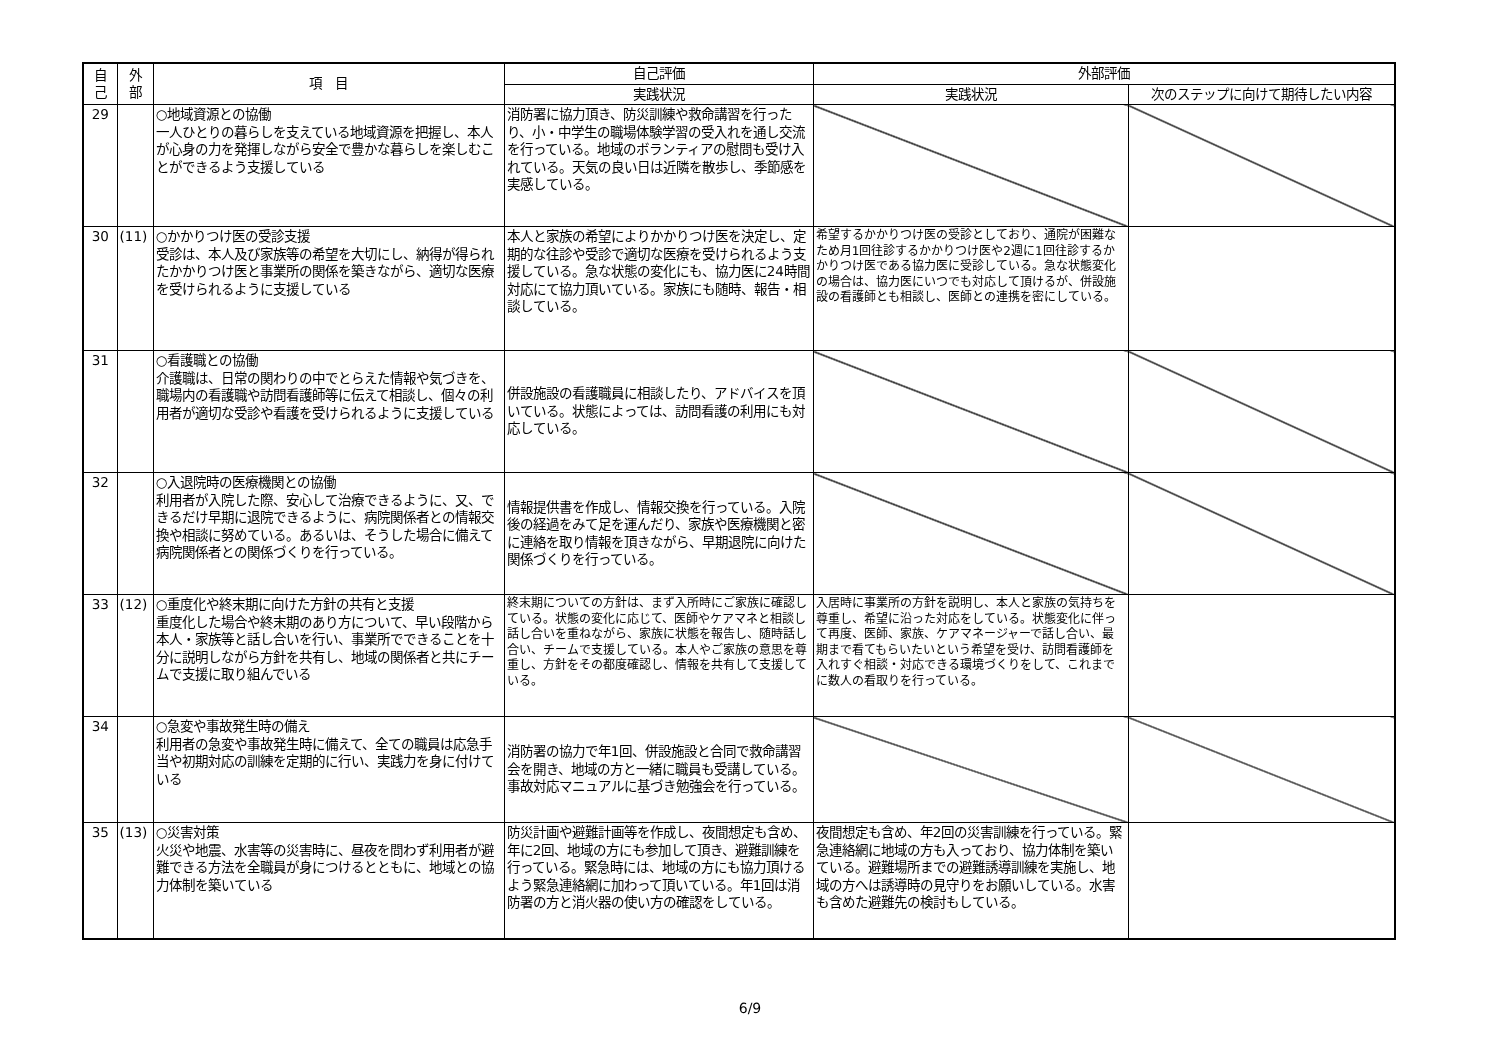| 自 己 | 外 部 | 項 目 | 自己評価 | 外部評価 | |
| --- | --- | --- | --- | --- | --- |
| | | | 実践状況 | 実践状況 | 次のステップに向けて期待したい内容 |
| 29 | | ○地域資源との協働 一人ひとりの暮らしを支えている地域資源を把握し、本人が心身の力を発揮しながら安全で豊かな暮らしを楽しむことができるよう支援している | 消防署に協力頂き、防災訓練や救命講習を行ったり、小・中学生の職場体験学習の受入れを通し交流を行っている。地域のボランティアの慰問も受け入れている。天気の良い日は近隣を散歩し、季節感を実感している。 | | |
| 30 | (11) | ○かかりつけ医の受診支援 受診は、本人及び家族等の希望を大切にし、納得が得られたかかりつけ医と事業所の関係を築きながら、適切な医療を受けられるように支援している | 本人と家族の希望によりかかりつけ医を決定し、定期的な往診や受診で適切な医療を受けられるよう支援している。急な状態の変化にも、協力医に24時間対応にて協力頂いている。家族にも随時、報告・相談している。 | 希望するかかりつけ医の受診としており、通院が困難なため月1回往診するかかりつけ医や2週に1回往診するかかりつけ医である協力医に受診している。急な状態変化の場合は、協力医にいつでも対応して頂けるが、併設施設の看護師とも相談し、医師との連携を密にしている。 | |
| 31 | | ○看護職との協働 介護職は、日常の関わりの中でとらえた情報や気づきを、職場内の看護職や訪問看護師等に伝えて相談し、個々の利用者が適切な受診や看護を受けられるように支援している | 併設施設の看護職員に相談したり、アドバイスを頂いている。状態によっては、訪問看護の利用にも対応している。 | | |
| 32 | | ○入退院時の医療機関との協働 利用者が入院した際、安心して治療できるように、又、できるだけ早期に退院できるように、病院関係者との情報交換や相談に努めている。あるいは、そうした場合に備えて病院関係者との関係づくりを行っている。 | 情報提供書を作成し、情報交換を行っている。入院後の経過をみて足を運んだり、家族や医療機関と密に連絡を取り情報を頂きながら、早期退院に向けた関係づくりを行っている。 | | |
| 33 | (12) | ○重度化や終末期に向けた方針の共有と支援 重度化した場合や終末期のあり方について、早い段階から本人・家族等と話し合いを行い、事業所でできることを十分に説明しながら方針を共有し、地域の関係者と共にチームで支援に取り組んでいる | 終末期についての方針は、まず入所時にご家族に確認している。状態の変化に応じて、医師やケアマネと相談し話し合いを重ねながら、家族に状態を報告し、随時話し合い、チームで支援している。本人やご家族の意思を尊重し、方針をその都度確認し、情報を共有して支援している。 | 入居時に事業所の方針を説明し、本人と家族の気持ちを尊重し、希望に沿った対応をしている。状態変化に伴って再度、医師、家族、ケアマネージャーで話し合い、最期まで看てもらいたいという希望を受け、訪問看護師を入れすぐ相談・対応できる環境づくりをして、これまでに数人の看取りを行っている。 | |
| 34 | | ○急変や事故発生時の備え 利用者の急変や事故発生時に備えて、全ての職員は応急手当や初期対応の訓練を定期的に行い、実践力を身に付けている | 消防署の協力で年1回、併設施設と合同で救命講習会を開き、地域の方と一緒に職員も受講している。事故対応マニュアルに基づき勉強会を行っている。 | | |
| 35 | (13) | ○災害対策 火災や地震、水害等の災害時に、昼夜を問わず利用者が避難できる方法を全職員が身につけるとともに、地域との協力体制を築いている | 防災計画や避難計画等を作成し、夜間想定も含め、年に2回、地域の方にも参加して頂き、避難訓練を行っている。緊急時には、地域の方にも協力頂けるよう緊急連絡網に加わって頂いている。年1回は消防署の方と消火器の使い方の確認をしている。 | 夜間想定も含め、年2回の災害訓練を行っている。緊急連絡網に地域の方も入っており、協力体制を築いている。避難場所までの避難誘導訓練を実施し、地域の方へは誘導時の見守りをお願いしている。水害も含めた避難先の検討もしている。 | |
6/9